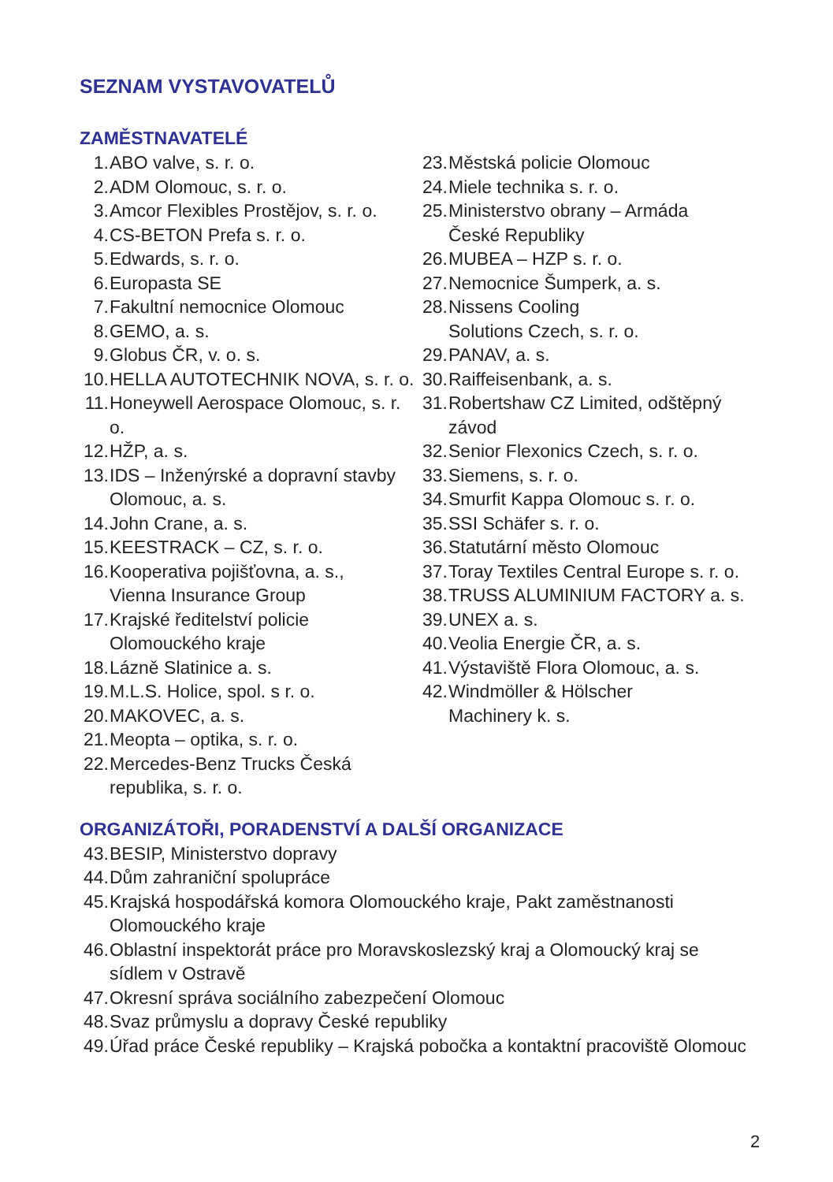SEZNAM VYSTAVOVATELŮ
ZAMĚSTNAVATELÉ
1. ABO valve, s. r. o.
2. ADM Olomouc, s. r. o.
3. Amcor Flexibles Prostějov, s. r. o.
4. CS-BETON Prefa s. r. o.
5. Edwards, s. r. o.
6. Europasta SE
7. Fakultní nemocnice Olomouc
8. GEMO, a. s.
9. Globus ČR, v. o. s.
10. HELLA AUTOTECHNIK NOVA, s. r. o.
11. Honeywell Aerospace Olomouc, s. r. o.
12. HŽP, a. s.
13. IDS – Inženýrské a dopravní stavby Olomouc, a. s.
14. John Crane, a. s.
15. KEESTRACK – CZ, s. r. o.
16. Kooperativa pojišťovna, a. s.,
Vienna Insurance Group
17. Krajské ředitelství policie
Olomouckého kraje
18. Lázně Slatinice a. s.
19. M.L.S. Holice, spol. s r. o.
20. MAKOVEC, a. s.
21. Meopta – optika, s. r. o.
22. Mercedes-Benz Trucks Česká
republika, s. r. o.
23. Městská policie Olomouc
24. Miele technika s. r. o.
25. Ministerstvo obrany – Armáda
České Republiky
26. MUBEA – HZP s. r. o.
27. Nemocnice Šumperk, a. s.
28. Nissens Cooling
Solutions Czech, s. r. o.
29. PANAV, a. s.
30. Raiffeisenbank, a. s.
31. Robertshaw CZ Limited, odštěpný
závod
32. Senior Flexonics Czech, s. r. o.
33. Siemens, s. r. o.
34. Smurfit Kappa Olomouc s. r. o.
35. SSI Schäfer s. r. o.
36. Statutární město Olomouc
37. Toray Textiles Central Europe s. r. o.
38. TRUSS ALUMINIUM FACTORY a. s.
39. UNEX a. s.
40. Veolia Energie ČR, a. s.
41. Výstaviště Flora Olomouc, a. s.
42. Windmöller & Hölscher
Machinery k. s.
ORGANIZÁTOŘI, PORADENSTVÍ A DALŠÍ ORGANIZACE
43. BESIP, Ministerstvo dopravy
44. Dům zahraniční spolupráce
45. Krajská hospodářská komora Olomouckého kraje, Pakt zaměstnanosti
Olomouckého kraje
46. Oblastní inspektorát práce pro Moravskoslezský kraj a Olomoucký kraj se
sídlem v Ostravě
47. Okresní správa sociálního zabezpečení Olomouc
48. Svaz průmyslu a dopravy České republiky
49. Úřad práce České republiky – Krajská pobočka a kontaktní pracoviště Olomouc
2